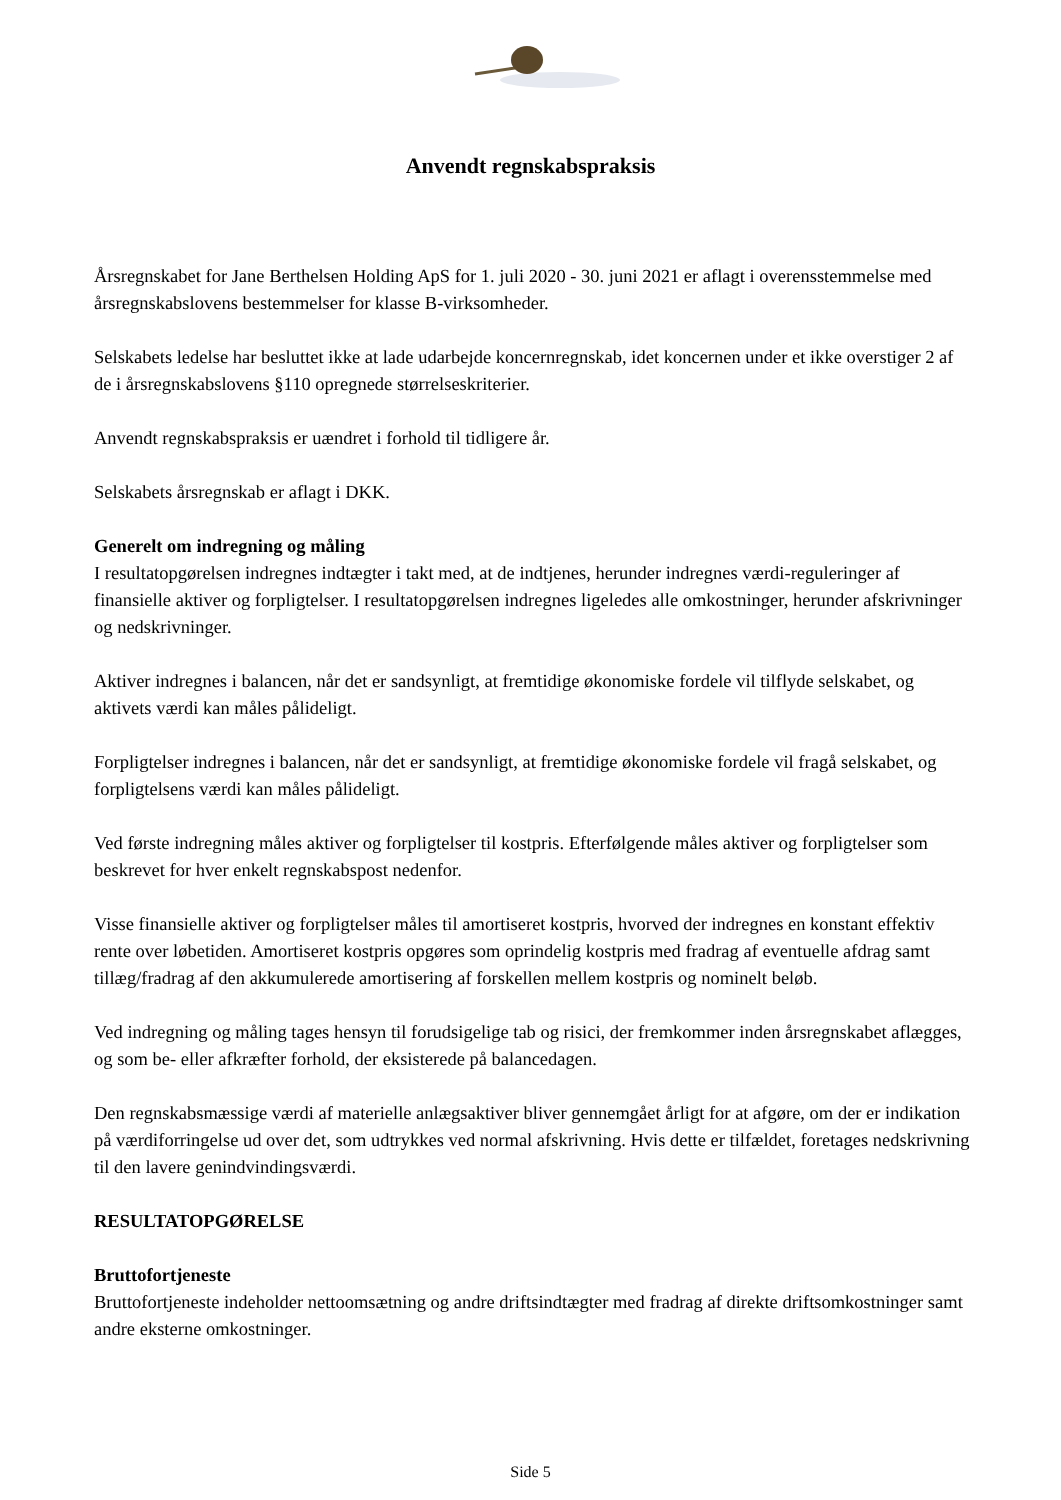Anvendt regnskabspraksis
Årsregnskabet for Jane Berthelsen Holding ApS for 1. juli 2020 - 30. juni 2021 er aflagt i overensstemmelse med årsregnskabslovens bestemmelser for klasse B-virksomheder.
Selskabets ledelse har besluttet ikke at lade udarbejde koncernregnskab, idet koncernen under et ikke overstiger 2 af de i årsregnskabslovens §110 opregnede størrelseskriterier.
Anvendt regnskabspraksis er uændret i forhold til tidligere år.
Selskabets årsregnskab er aflagt i DKK.
Generelt om indregning og måling
I resultatopgørelsen indregnes indtægter i takt med, at de indtjenes, herunder indregnes værdi-reguleringer af finansielle aktiver og forpligtelser. I resultatopgørelsen indregnes ligeledes alle omkostninger, herunder afskrivninger og nedskrivninger.
Aktiver indregnes i balancen, når det er sandsynligt, at fremtidige økonomiske fordele vil tilflyde selskabet, og aktivets værdi kan måles pålideligt.
Forpligtelser indregnes i balancen, når det er sandsynligt, at fremtidige økonomiske fordele vil fragå selskabet, og forpligtelsens værdi kan måles pålideligt.
Ved første indregning måles aktiver og forpligtelser til kostpris. Efterfølgende måles aktiver og forpligtelser som beskrevet for hver enkelt regnskabspost nedenfor.
Visse finansielle aktiver og forpligtelser måles til amortiseret kostpris, hvorved der indregnes en konstant effektiv rente over løbetiden. Amortiseret kostpris opgøres som oprindelig kostpris med fradrag af eventuelle afdrag samt tillæg/fradrag af den akkumulerede amortisering af forskellen mellem kostpris og nominelt beløb.
Ved indregning og måling tages hensyn til forudsigelige tab og risici, der fremkommer inden årsregnskabet aflægges, og som be- eller afkræfter forhold, der eksisterede på balancedagen.
Den regnskabsmæssige værdi af materielle anlægsaktiver bliver gennemgået årligt for at afgøre, om der er indikation på værdiforringelse ud over det, som udtrykkes ved normal afskrivning. Hvis dette er tilfældet, foretages nedskrivning til den lavere genindvindingsværdi.
RESULTATOPGØRELSE
Bruttofortjeneste
Bruttofortjeneste indeholder nettoomsætning og andre driftsindtægter med fradrag af direkte driftsomkostninger samt andre eksterne omkostninger.
Side 5